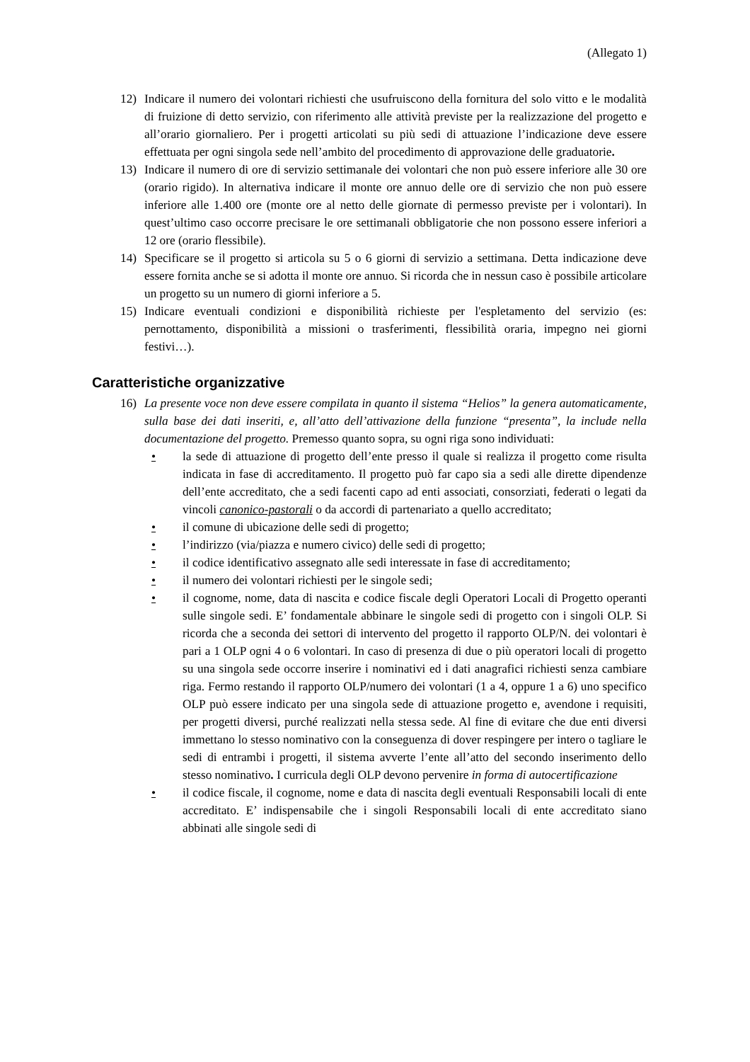(Allegato 1)
12) Indicare il numero dei volontari richiesti che usufruiscono della fornitura del solo vitto e le modalità di fruizione di detto servizio, con riferimento alle attività previste per la realizzazione del progetto e all’orario giornaliero. Per i progetti articolati su più sedi di attuazione l’indicazione deve essere effettuata per ogni singola sede nell’ambito del procedimento di approvazione delle graduatorie.
13) Indicare il numero di ore di servizio settimanale dei volontari che non può essere inferiore alle 30 ore (orario rigido). In alternativa indicare il monte ore annuo delle ore di servizio che non può essere inferiore alle 1.400 ore (monte ore al netto delle giornate di permesso previste per i volontari). In quest’ultimo caso occorre precisare le ore settimanali obbligatorie che non possono essere inferiori a 12 ore (orario flessibile).
14) Specificare se il progetto si articola su 5 o 6 giorni di servizio a settimana. Detta indicazione deve essere fornita anche se si adotta il monte ore annuo. Si ricorda che in nessun caso è possibile articolare un progetto su un numero di giorni inferiore a 5.
15) Indicare eventuali condizioni e disponibilità richieste per l'espletamento del servizio (es: pernottamento, disponibilità a missioni o trasferimenti, flessibilità oraria, impegno nei giorni festivi…).
Caratteristiche organizzative
16) La presente voce non deve essere compilata in quanto il sistema “Helios” la genera automaticamente, sulla base dei dati inseriti, e, all’atto dell’attivazione della funzione “presenta”, la include nella documentazione del progetto. Premesso quanto sopra, su ogni riga sono individuati:
• la sede di attuazione di progetto dell’ente presso il quale si realizza il progetto come risulta indicata in fase di accreditamento. Il progetto può far capo sia a sedi alle dirette dipendenze dell’ente accreditato, che a sedi facenti capo ad enti associati, consorziati, federati o legati da vincoli canonico-pastorali o da accordi di partenariato a quello accreditato;
• il comune di ubicazione delle sedi di progetto;
• l’indirizzo (via/piazza e numero civico) delle sedi di progetto;
• il codice identificativo assegnato alle sedi interessate in fase di accreditamento;
• il numero dei volontari richiesti per le singole sedi;
• il cognome, nome, data di nascita e codice fiscale degli Operatori Locali di Progetto operanti sulle singole sedi. E’ fondamentale abbinare le singole sedi di progetto con i singoli OLP. Si ricorda che a seconda dei settori di intervento del progetto il rapporto OLP/N. dei volontari è pari a 1 OLP ogni 4 o 6 volontari. In caso di presenza di due o più operatori locali di progetto su una singola sede occorre inserire i nominativi ed i dati anagrafici richiesti senza cambiare riga. Fermo restando il rapporto OLP/numero dei volontari (1 a 4, oppure 1 a 6) uno specifico OLP può essere indicato per una singola sede di attuazione progetto e, avendone i requisiti, per progetti diversi, purché realizzati nella stessa sede. Al fine di evitare che due enti diversi immettano lo stesso nominativo con la conseguenza di dover respingere per intero o tagliare le sedi di entrambi i progetti, il sistema avverte l’ente all’atto del secondo inserimento dello stesso nominativo. I curricula degli OLP devono pervenire in forma di autocertificazione
• il codice fiscale, il cognome, nome e data di nascita degli eventuali Responsabili locali di ente accreditato. E’ indispensabile che i singoli Responsabili locali di ente accreditato siano abbinati alle singole sedi di